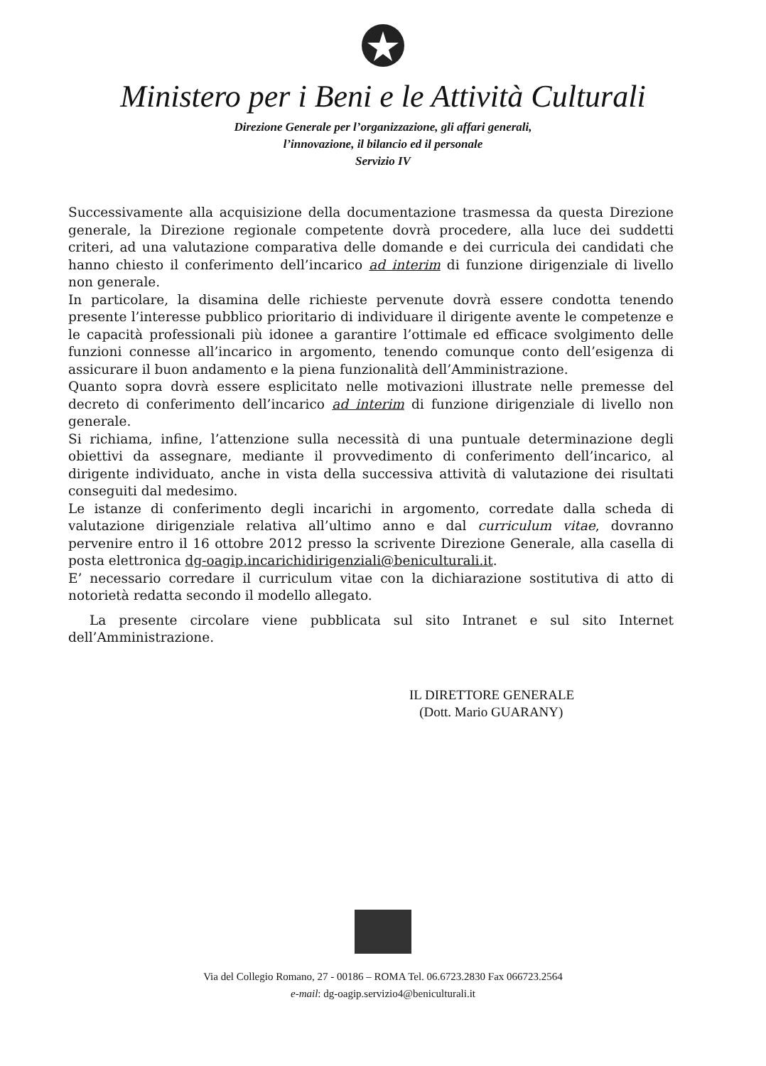Ministero per i Beni e le Attività Culturali
Direzione Generale per l’organizzazione, gli affari generali,
l’innovazione, il bilancio ed il personale
Servizio IV
Successivamente alla acquisizione della documentazione trasmessa da questa Direzione generale, la Direzione regionale competente dovrà procedere, alla luce dei suddetti criteri, ad una valutazione comparativa delle domande e dei curricula dei candidati che hanno chiesto il conferimento dell’incarico ad interim di funzione dirigenziale di livello non generale.
In particolare, la disamina delle richieste pervenute dovrà essere condotta tenendo presente l’interesse pubblico prioritario di individuare il dirigente avente le competenze e le capacità professionali più idonee a garantire l’ottimale ed efficace svolgimento delle funzioni connesse all’incarico in argomento, tenendo comunque conto dell’esigenza di assicurare il buon andamento e la piena funzionalità dell’Amministrazione.
Quanto sopra dovrà essere esplicitato nelle motivazioni illustrate nelle premesse del decreto di conferimento dell’incarico ad interim di funzione dirigenziale di livello non generale.
Si richiama, infine, l’attenzione sulla necessità di una puntuale determinazione degli obiettivi da assegnare, mediante il provvedimento di conferimento dell’incarico, al dirigente individuato, anche in vista della successiva attività di valutazione dei risultati conseguiti dal medesimo.
Le istanze di conferimento degli incarichi in argomento, corredate dalla scheda di valutazione dirigenziale relativa all’ultimo anno e dal curriculum vitae, dovranno pervenire entro il 16 ottobre 2012 presso la scrivente Direzione Generale, alla casella di posta elettronica dg-oagip.incarichidirigenziali@beniculturali.it.
E’ necessario corredare il curriculum vitae con la dichiarazione sostitutiva di atto di notorietà redatta secondo il modello allegato.
La presente circolare viene pubblicata sul sito Intranet e sul sito Internet dell’Amministrazione.
IL DIRETTORE GENERALE
(Dott. Mario GUARANY)
Via del Collegio Romano, 27 - 00186 – ROMA Tel. 06.6723.2830 Fax 066723.2564
e-mail: dg-oagip.servizio4@beniculturali.it